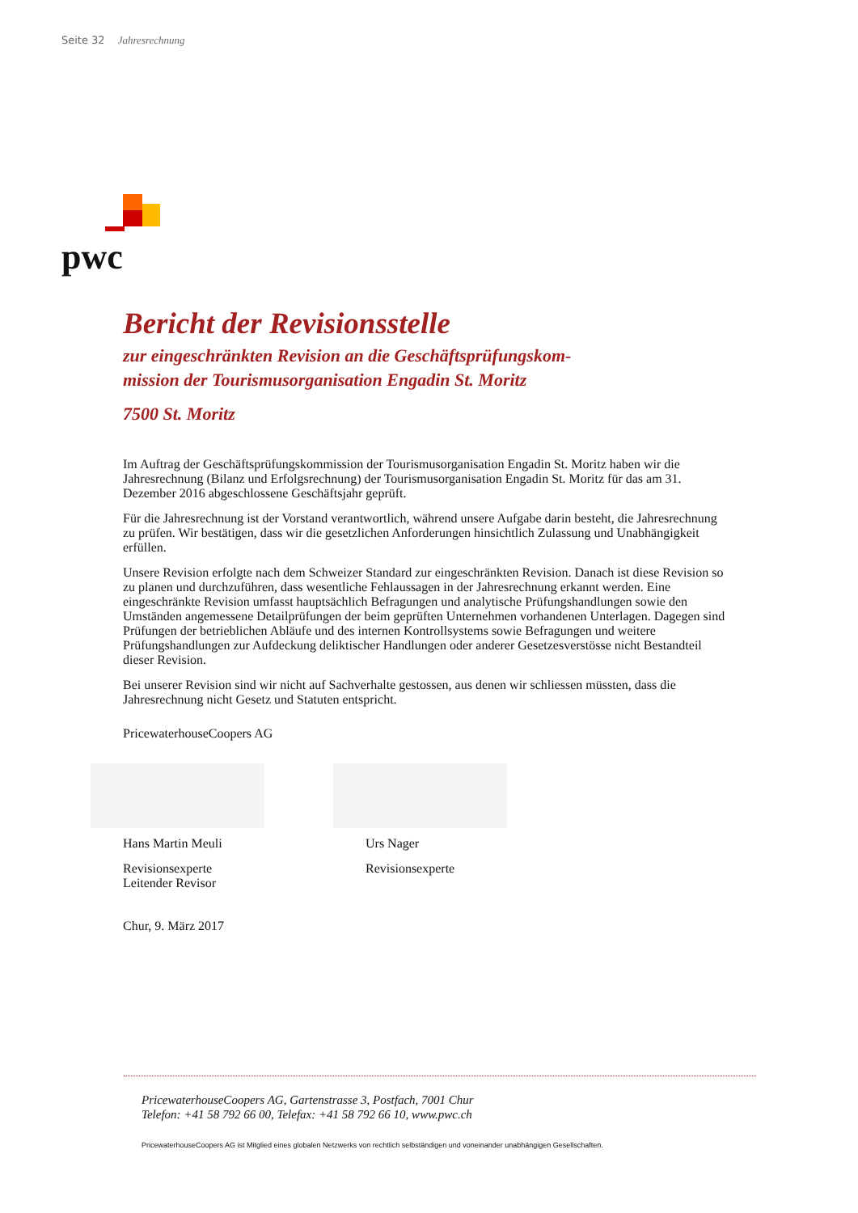Seite 32 Jahresrechnung
pwc
Bericht der Revisionsstelle
zur eingeschränkten Revision an die Geschäftsprüfungskom-
mission der Tourismusorganisation Engadin St. Moritz
7500 St. Moritz
Im Auftrag der Geschäftsprüfungskommission der Tourismusorganisation Engadin St. Moritz haben wir die Jahresrechnung (Bilanz und Erfolgsrechnung) der Tourismusorganisation Engadin St. Moritz für das am 31. Dezember 2016 abgeschlossene Geschäftsjahr geprüft.
Für die Jahresrechnung ist der Vorstand verantwortlich, während unsere Aufgabe darin besteht, die Jahresrechnung zu prüfen. Wir bestätigen, dass wir die gesetzlichen Anforderungen hinsichtlich Zulassung und Unabhängigkeit erfüllen.
Unsere Revision erfolgte nach dem Schweizer Standard zur eingeschränkten Revision. Danach ist diese Revision so zu planen und durchzuführen, dass wesentliche Fehlaussagen in der Jahresrechnung erkannt werden. Eine eingeschränkte Revision umfasst hauptsächlich Befragungen und analytische Prüfungshandlungen sowie den Umständen angemessene Detailprüfungen der beim geprüften Unternehmen vorhandenen Unterlagen. Dagegen sind Prüfungen der betrieblichen Abläufe und des internen Kontrollsystems sowie Befragungen und weitere Prüfungshandlungen zur Aufdeckung deliktischer Handlungen oder anderer Gesetzesverstösse nicht Bestandteil dieser Revision.
Bei unserer Revision sind wir nicht auf Sachverhalte gestossen, aus denen wir schliessen müssten, dass die Jahresrechnung nicht Gesetz und Statuten entspricht.
PricewaterhouseCoopers AG
Hans Martin Meuli
Revisionsexperte
Leitender Revisor
Urs Nager
Revisionsexperte
Chur, 9. März 2017
PricewaterhouseCoopers AG, Gartenstrasse 3, Postfach, 7001 Chur
Telefon: +41 58 792 66 00, Telefax: +41 58 792 66 10, www.pwc.ch
PricewaterhouseCoopers AG ist Mitglied eines globalen Netzwerks von rechtlich selbständigen und voneinander unabhängigen Gesellschaften.